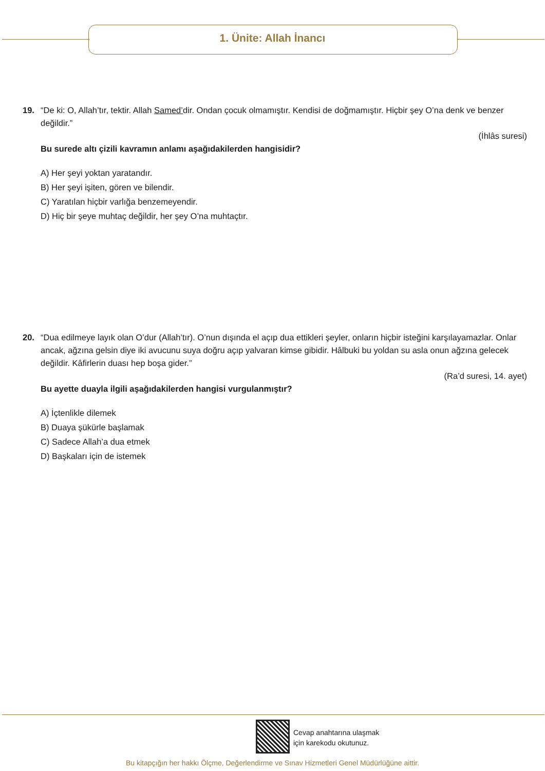1. Ünite: Allah İnancı
19. “De ki: O, Allah’tır, tektir. Allah Samed’dir. Ondan çocuk olmamıştır. Kendisi de doğmamıştır. Hiçbir şey O’na denk ve benzer değildir.”
(İhlâs suresi)
Bu surede altı çizili kavramın anlamı aşağıdakilerden hangisidir?
A) Her şeyi yoktan yaratandır.
B) Her şeyi işiten, gören ve bilendir.
C) Yaratılan hiçbir varlığa benzemeyendir.
D) Hiç bir şeye muhtaç değildir, her şey O’na muhtaçtır.
20. “Dua edilmeye layık olan O’dur (Allah’tır). O’nun dışında el açıp dua ettikleri şeyler, onların hiçbir isteğini karşılayamazlar. Onlar ancak, ağzına gelsin diye iki avucunu suya doğru açıp yalvaran kimse gibidir. Hâlbuki bu yoldan su asla onun ağzına gelecek değildir. Kâfirlerin duası hep boşa gider.”
(Ra’d suresi, 14. ayet)
Bu ayette duayla ilgili aşağıdakilerden hangisi vurgulanmıştır?
A) İçtenlikle dilemek
B) Duaya şükürle başlamak
C) Sadece Allah’a dua etmek
D) Başkaları için de istemek
Cevap anahtarına ulaşmak
için karekodu okutunuz.
Bu kitapçığın her hakkı Ölçme, Değerlendirme ve Sınav Hizmetleri Genel Müdürlüğüne aittir.